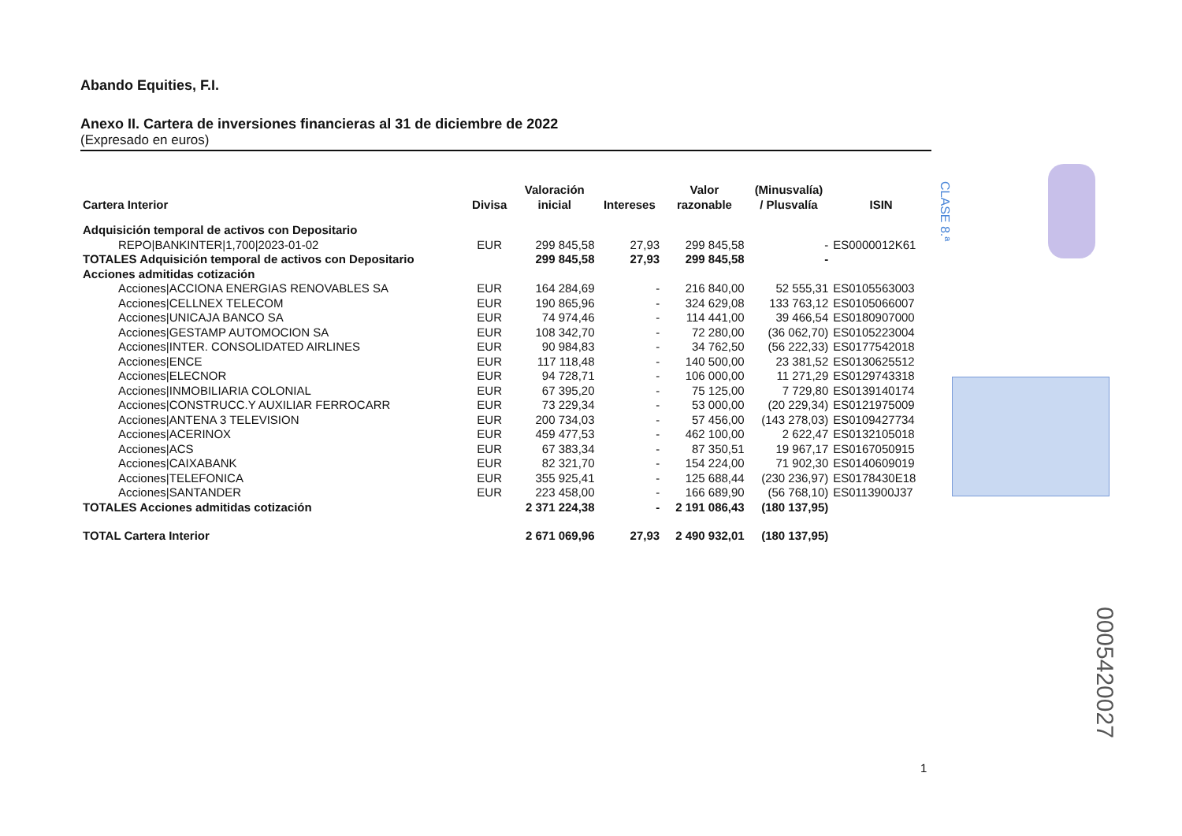CLASE 8.ª
Abando Equities, F.I.
Anexo II. Cartera de inversiones financieras al 31 de diciembre de 2022
(Expresado en euros)
| Cartera Interior | Divisa | Valoración inicial | Intereses | Valor razonable | (Minusvalía) / Plusvalía | ISIN |
| --- | --- | --- | --- | --- | --- | --- |
| Adquisición temporal de activos con Depositario | | | | | | |
| REPO/BANKINTER/1,700/2023-01-02 | EUR | 299 845,58 | 27,93 | 299 845,58 | - | ES0000012K61 |
| TOTALES Adquisición temporal de activos con Depositario | | 299 845,58 | 27,93 | 299 845,58 | - | |
| Acciones admitidas cotización | | | | | | |
| Acciones/ACCIONA ENERGIAS RENOVABLES SA | EUR | 164 284,69 | - | 216 840,00 | 52 555,31 | ES0105563003 |
| Acciones/CELLNEX TELECOM | EUR | 190 865,96 | - | 324 629,08 | 133 763,12 | ES0105066007 |
| Acciones/UNICAJA BANCO SA | EUR | 74 974,46 | - | 114 441,00 | 39 466,54 | ES0180907000 |
| Acciones/GESTAMP AUTOMOCION SA | EUR | 108 342,70 | - | 72 280,00 | (36 062,70) | ES0105223004 |
| Acciones/INTER. CONSOLIDATED AIRLINES | EUR | 90 984,83 | - | 34 762,50 | (56 222,33) | ES0177542018 |
| Acciones/ENCE | EUR | 117 118,48 | - | 140 500,00 | 23 381,52 | ES0130625512 |
| Acciones/ELECNOR | EUR | 94 728,71 | - | 106 000,00 | 11 271,29 | ES0129743318 |
| Acciones/INMOBILIARIA COLONIAL | EUR | 67 395,20 | - | 75 125,00 | 7 729,80 | ES0139140174 |
| Acciones/CONSTRUCC.Y AUXILIAR FERROCARR | EUR | 73 229,34 | - | 53 000,00 | (20 229,34) | ES0121975009 |
| Acciones/ANTENA 3 TELEVISION | EUR | 200 734,03 | - | 57 456,00 | (143 278,03) | ES0109427734 |
| Acciones/ACERINOX | EUR | 459 477,53 | - | 462 100,00 | 2 622,47 | ES0132105018 |
| Acciones/ACS | EUR | 67 383,34 | - | 87 350,51 | 19 967,17 | ES0167050915 |
| Acciones/CAIXABANK | EUR | 82 321,70 | - | 154 224,00 | 71 902,30 | ES0140609019 |
| Acciones/TELEFONICA | EUR | 355 925,41 | - | 125 688,44 | (230 236,97) | ES0178430E18 |
| Acciones/SANTANDER | EUR | 223 458,00 | - | 166 689,90 | (56 768,10) | ES0113900J37 |
| TOTALES Acciones admitidas cotización | | 2 371 224,38 | - | 2 191 086,43 | (180 137,95) | |
| TOTAL Cartera Interior | | 2 671 069,96 | 27,93 | 2 490 932,01 | (180 137,95) | |
0005420027
1